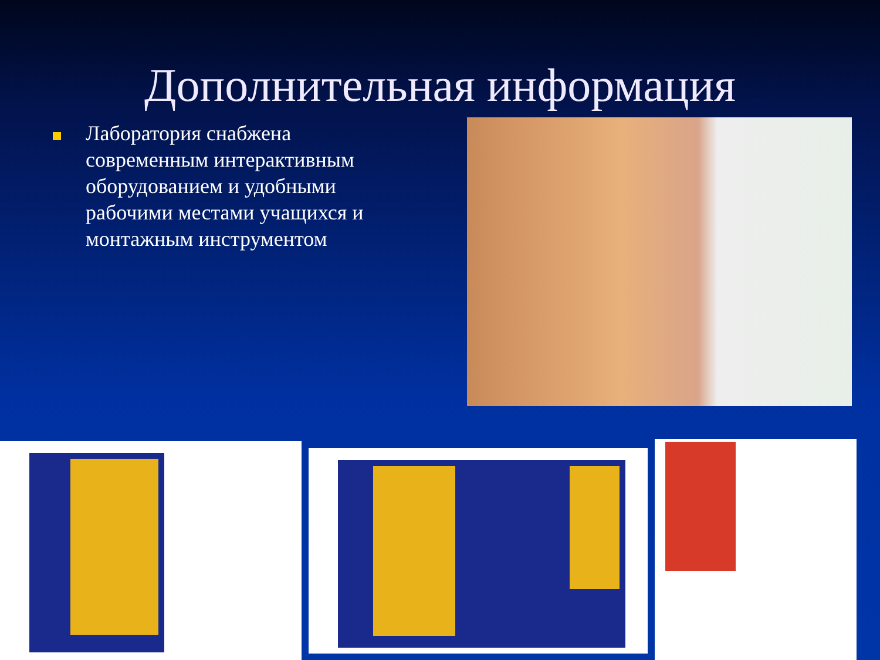Дополнительная информация
Лаборатория снабжена современным интерактивным оборудованием и удобными рабочими местами учащихся и монтажным инструментом